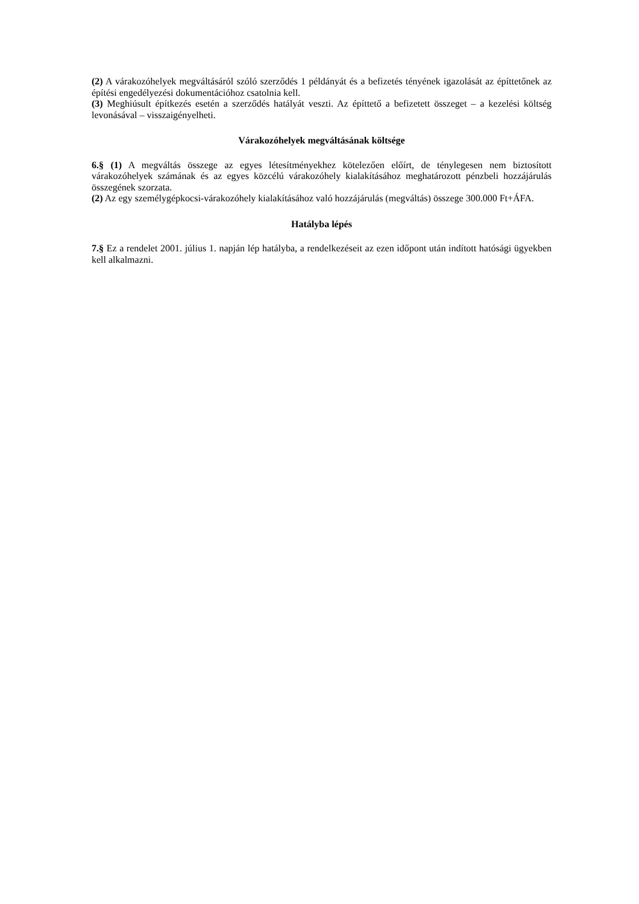(2) A várakozóhelyek megváltásáról szóló szerződés 1 példányát és a befizetés tényének igazolását az építtetőnek az építési engedélyezési dokumentációhoz csatolnia kell.
(3) Meghiúsult építkezés esetén a szerződés hatályát veszti. Az építtető a befizetett összeget – a kezelési költség levonásával – visszaigényelheti.
Várakozóhelyek megváltásának költsége
6.§ (1) A megváltás összege az egyes létesítményekhez kötelezően előírt, de ténylegesen nem biztosított várakozóhelyek számának és az egyes közcélú várakozóhely kialakításához meghatározott pénzbeli hozzájárulás összegének szorzata.
(2) Az egy személygépkocsi-várakozóhely kialakításához való hozzájárulás (megváltás) összege 300.000 Ft+ÁFA.
Hatályba lépés
7.§ Ez a rendelet 2001. július 1. napján lép hatályba, a rendelkezéseit az ezen időpont után indított hatósági ügyekben kell alkalmazni.